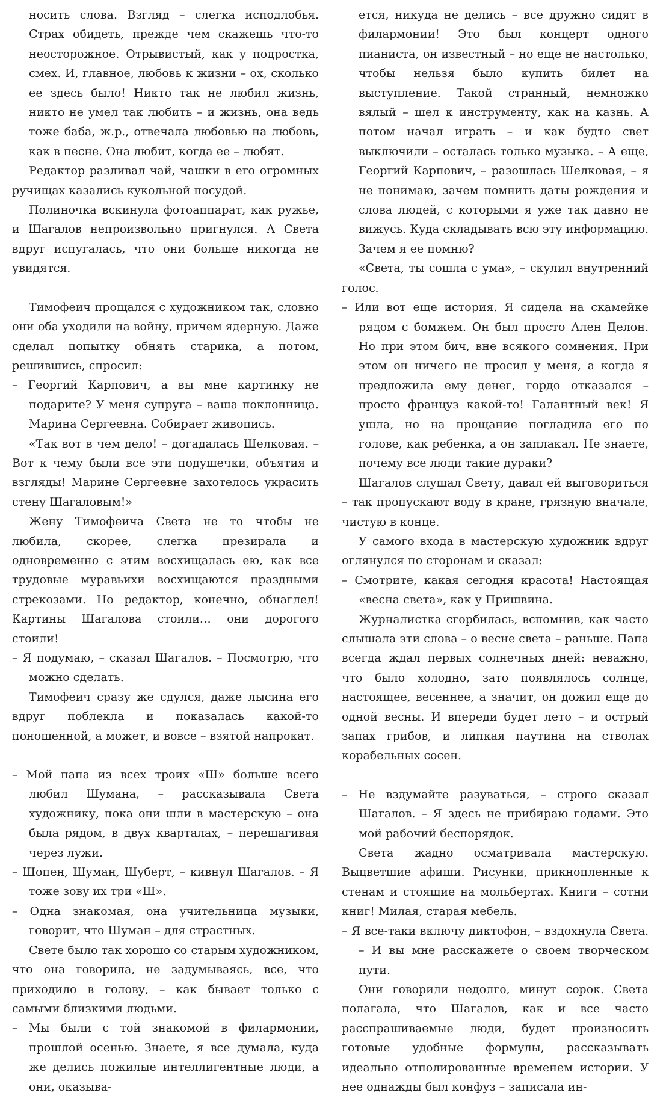носить слова. Взгляд – слегка исподлобья. Страх обидеть, прежде чем скажешь что-то неосторожное. Отрывистый, как у подростка, смех. И, главное, любовь к жизни – ох, сколько ее здесь было! Никто так не любил жизнь, никто не умел так любить – и жизнь, она ведь тоже баба, ж.р., отвечала любовью на любовь, как в песне. Она любит, когда ее – любят.
Редактор разливал чай, чашки в его огромных ручищах казались кукольной посудой.
Полиночка вскинула фотоаппарат, как ружье, и Шагалов непроизвольно пригнулся. А Света вдруг испугалась, что они больше никогда не увидятся.
Тимофеич прощался с художником так, словно они оба уходили на войну, причем ядерную. Даже сделал попытку обнять старика, а потом, решившись, спросил:
– Георгий Карпович, а вы мне картинку не подарите? У меня супруга – ваша поклонница. Марина Сергеевна. Собирает живопись.
«Так вот в чем дело! – догадалась Шелковая. – Вот к чему были все эти подушечки, объятия и взгляды! Марине Сергеевне захотелось украсить стену Шагаловым!»
Жену Тимофеича Света не то чтобы не любила, скорее, слегка презирала и одновременно с этим восхищалась ею, как все трудовые муравьихи восхищаются праздными стрекозами. Но редактор, конечно, обнаглел! Картины Шагалова стоили… они дорогого стоили!
– Я подумаю, – сказал Шагалов. – Посмотрю, что можно сделать.
Тимофеич сразу же сдулся, даже лысина его вдруг поблекла и показалась какой-то поношенной, а может, и вовсе – взятой напрокат.
– Мой папа из всех троих «Ш» больше всего любил Шумана, – рассказывала Света художнику, пока они шли в мастерскую – она была рядом, в двух кварталах, – перешагивая через лужи.
– Шопен, Шуман, Шуберт, – кивнул Шагалов. – Я тоже зову их три «Ш».
– Одна знакомая, она учительница музыки, говорит, что Шуман – для страстных.
Свете было так хорошо со старым художником, что она говорила, не задумываясь, все, что приходило в голову, – как бывает только с самыми близкими людьми.
– Мы были с той знакомой в филармонии, прошлой осенью. Знаете, я все думала, куда же делись пожилые интеллигентные люди, а они, оказыва-
ется, никуда не делись – все дружно сидят в филармонии! Это был концерт одного пианиста, он известный – но еще не настолько, чтобы нельзя было купить билет на выступление. Такой странный, немножко вялый – шел к инструменту, как на казнь. А потом начал играть – и как будто свет выключили – осталась только музыка. – А еще, Георгий Карпович, – разошлась Шелковая, – я не понимаю, зачем помнить даты рождения и слова людей, с которыми я уже так давно не вижусь. Куда складывать всю эту информацию. Зачем я ее помню?
«Света, ты сошла с ума», – скулил внутренний голос.
– Или вот еще история. Я сидела на скамейке рядом с бомжем. Он был просто Ален Делон. Но при этом бич, вне всякого сомнения. При этом он ничего не просил у меня, а когда я предложила ему денег, гордо отказался – просто француз какой-то! Галантный век! Я ушла, но на прощание погладила его по голове, как ребенка, а он заплакал. Не знаете, почему все люди такие дураки?
Шагалов слушал Свету, давал ей выговориться – так пропускают воду в кране, грязную вначале, чистую в конце.
У самого входа в мастерскую художник вдруг оглянулся по сторонам и сказал:
– Смотрите, какая сегодня красота! Настоящая «весна света», как у Пришвина.
Журналистка сгорбилась, вспомнив, как часто слышала эти слова – о весне света – раньше. Папа всегда ждал первых солнечных дней: неважно, что было холодно, зато появлялось солнце, настоящее, весеннее, а значит, он дожил еще до одной весны. И впереди будет лето – и острый запах грибов, и липкая паутина на стволах корабельных сосен.
– Не вздумайте разуваться, – строго сказал Шагалов. – Я здесь не прибираю годами. Это мой рабочий беспорядок.
Света жадно осматривала мастерскую. Выцветшие афиши. Рисунки, прикнопленные к стенам и стоящие на мольбертах. Книги – сотни книг! Милая, старая мебель.
– Я все-таки включу диктофон, – вздохнула Света. – И вы мне расскажете о своем творческом пути.
Они говорили недолго, минут сорок. Света полагала, что Шагалов, как и все часто расспрашиваемые люди, будет произносить готовые удобные формулы, рассказывать идеально отполированные временем истории. У нее однажды был конфуз – записала ин-